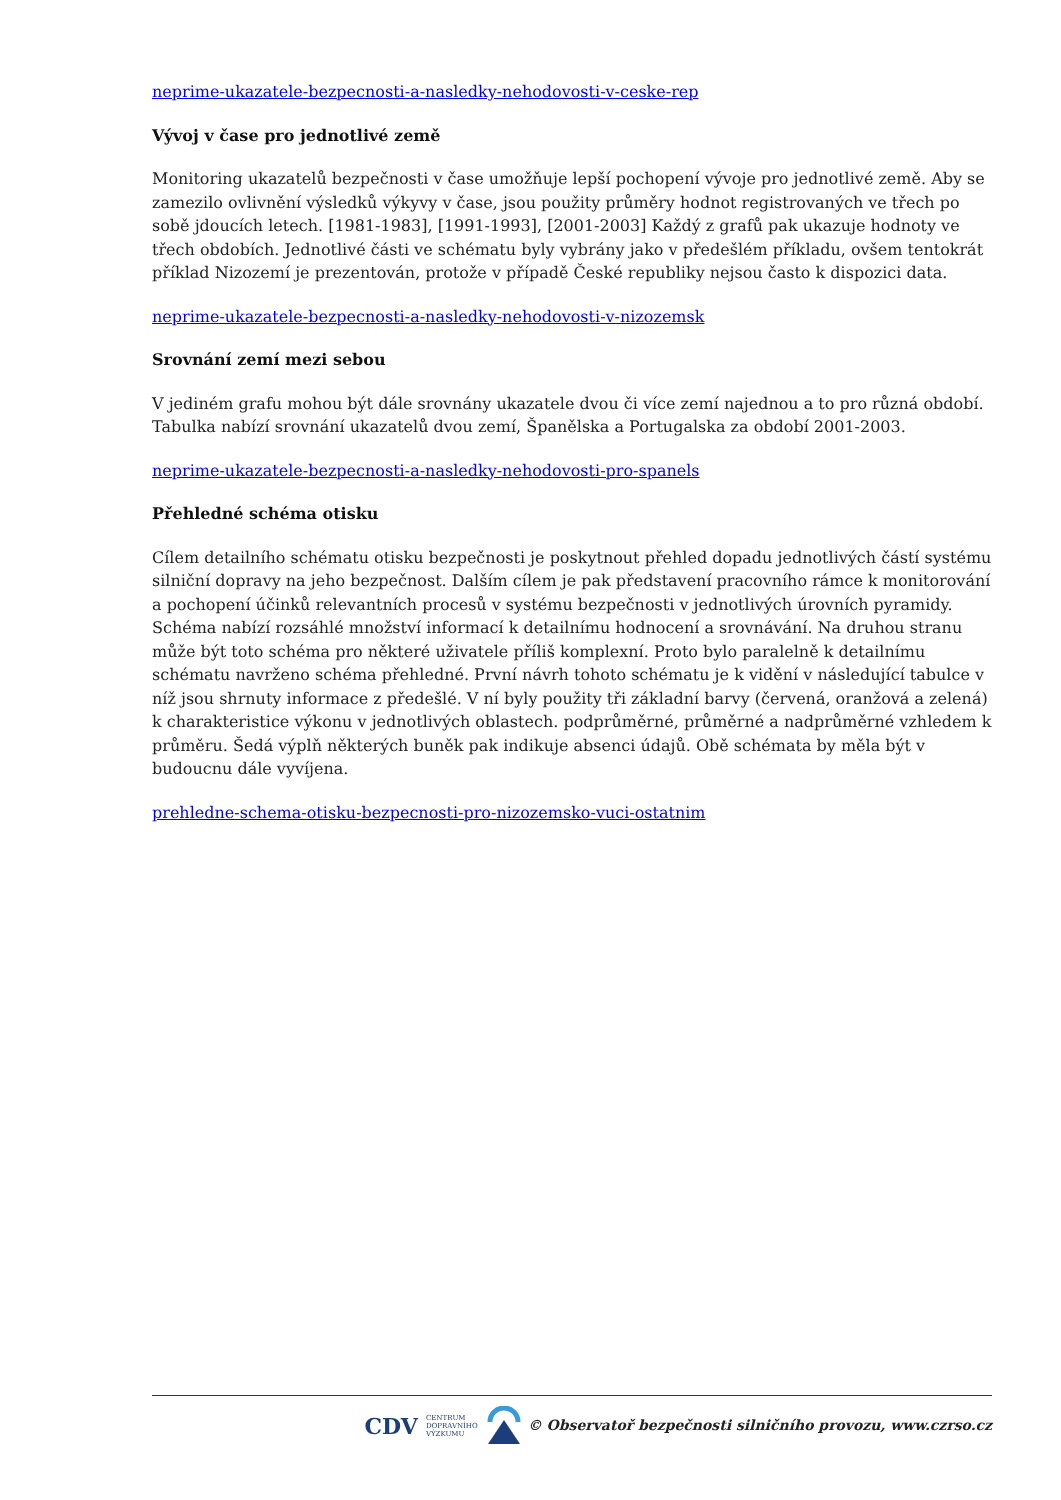neprime-ukazatele-bezpecnosti-a-nasledky-nehodovosti-v-ceske-rep
Vývoj v čase pro jednotlivé země
Monitoring ukazatelů bezpečnosti v čase umožňuje lepší pochopení vývoje pro jednotlivé země. Aby se zamezilo ovlivnění výsledků výkyvy v čase, jsou použity průměry hodnot registrovaných ve třech po sobě jdoucích letech. [1981-1983], [1991-1993], [2001-2003] Každý z grafů pak ukazuje hodnoty ve třech obdobích. Jednotlivé části ve schématu byly vybrány jako v předešlém příkladu, ovšem tentokrát příklad Nizozemí je prezentován, protože v případě České republiky nejsou často k dispozici data.
neprime-ukazatele-bezpecnosti-a-nasledky-nehodovosti-v-nizozemsk
Srovnání zemí mezi sebou
V jediném grafu mohou být dále srovnány ukazatele dvou či více zemí najednou a to pro různá období. Tabulka nabízí srovnání ukazatelů dvou zemí, Španělska a Portugalska za období 2001-2003.
neprime-ukazatele-bezpecnosti-a-nasledky-nehodovosti-pro-spanels
Přehledné schéma otisku
Cílem detailního schématu otisku bezpečnosti je poskytnout přehled dopadu jednotlivých částí systému silniční dopravy na jeho bezpečnost. Dalším cílem je pak představení pracovního rámce k monitorování a pochopení účinků relevantních procesů v systému bezpečnosti v jednotlivých úrovních pyramidy. Schéma nabízí rozsáhlé množství informací k detailnímu hodnocení a srovnávání. Na druhou stranu může být toto schéma pro některé uživatele příliš komplexní. Proto bylo paralelně k detailnímu schématu navrženo schéma přehledné. První návrh tohoto schématu je k vidění v následující tabulce v níž jsou shrnuty informace z předešlé. V ní byly použity tři základní barvy (červená, oranžová a zelená) k charakteristice výkonu v jednotlivých oblastech. podprůměrné, průměrné a nadprůměrné vzhledem k průměru. Šedá výplň některých buněk pak indikuje absenci údajů. Obě schémata by měla být v budoucnu dále vyvíjena.
prehledne-schema-otisku-bezpecnosti-pro-nizozemsko-vuci-ostatnim
CDV CENTRUM
DOPRAVNÍHO
VÝZKUMU © Observatoř bezpečnosti silničního provozu, www.czrso.cz